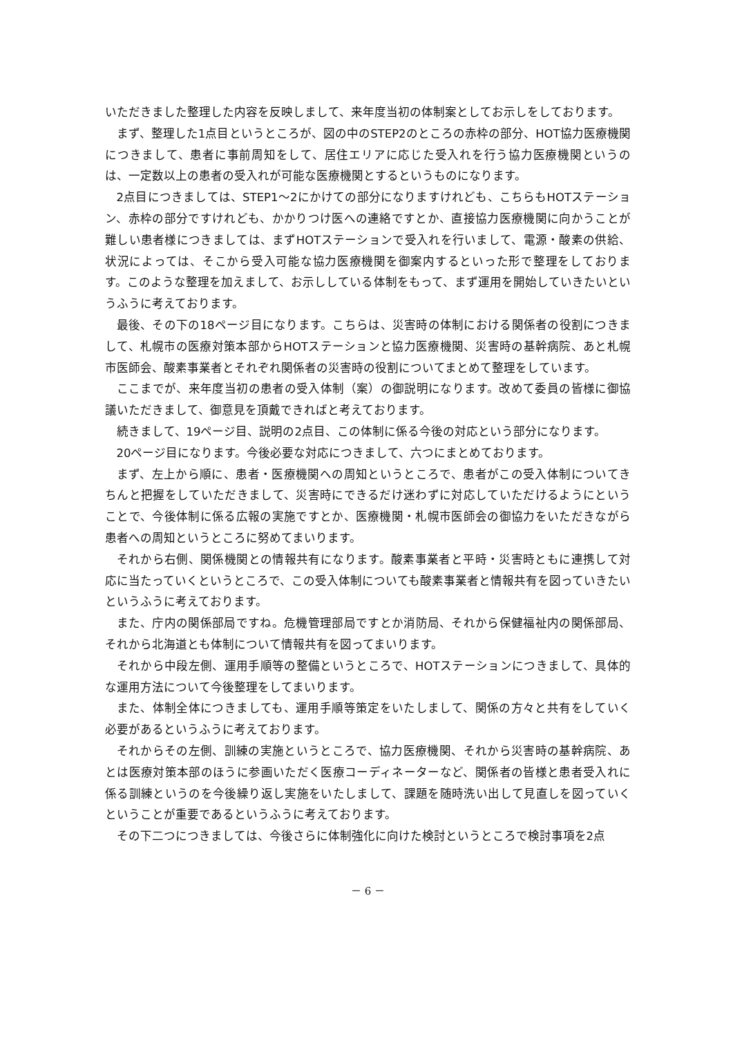いただきました整理した内容を反映しまして、来年度当初の体制案としてお示しをしております。
まず、整理した1点目というところが、図の中のSTEP2のところの赤枠の部分、HOT協力医療機関につきまして、患者に事前周知をして、居住エリアに応じた受入れを行う協力医療機関というのは、一定数以上の患者の受入れが可能な医療機関とするというものになります。
2点目につきましては、STEP1～2にかけての部分になりますけれども、こちらもHOTステーション、赤枠の部分ですけれども、かかりつけ医への連絡ですとか、直接協力医療機関に向かうことが難しい患者様につきましては、まずHOTステーションで受入れを行いまして、電源・酸素の供給、状況によっては、そこから受入可能な協力医療機関を御案内するといった形で整理をしております。このような整理を加えまして、お示ししている体制をもって、まず運用を開始していきたいというふうに考えております。
最後、その下の18ページ目になります。こちらは、災害時の体制における関係者の役割につきまして、札幌市の医療対策本部からHOTステーションと協力医療機関、災害時の基幹病院、あと札幌市医師会、酸素事業者とそれぞれ関係者の災害時の役割についてまとめて整理をしています。
ここまでが、来年度当初の患者の受入体制（案）の御説明になります。改めて委員の皆様に御協議いただきまして、御意見を頂戴できればと考えております。
続きまして、19ページ目、説明の2点目、この体制に係る今後の対応という部分になります。
20ページ目になります。今後必要な対応につきまして、六つにまとめております。
まず、左上から順に、患者・医療機関への周知というところで、患者がこの受入体制についてきちんと把握をしていただきまして、災害時にできるだけ迷わずに対応していただけるようにということで、今後体制に係る広報の実施ですとか、医療機関・札幌市医師会の御協力をいただきながら患者への周知というところに努めてまいります。
それから右側、関係機関との情報共有になります。酸素事業者と平時・災害時ともに連携して対応に当たっていくというところで、この受入体制についても酸素事業者と情報共有を図っていきたいというふうに考えております。
また、庁内の関係部局ですね。危機管理部局ですとか消防局、それから保健福祉内の関係部局、それから北海道とも体制について情報共有を図ってまいります。
それから中段左側、運用手順等の整備というところで、HOTステーションにつきまして、具体的な運用方法について今後整理をしてまいります。
また、体制全体につきましても、運用手順等策定をいたしまして、関係の方々と共有をしていく必要があるというふうに考えております。
それからその左側、訓練の実施というところで、協力医療機関、それから災害時の基幹病院、あとは医療対策本部のほうに参画いただく医療コーディネーターなど、関係者の皆様と患者受入れに係る訓練というのを今後繰り返し実施をいたしまして、課題を随時洗い出して見直しを図っていくということが重要であるというふうに考えております。
その下二つにつきましては、今後さらに体制強化に向けた検討というところで検討事項を2点
－ 6 －